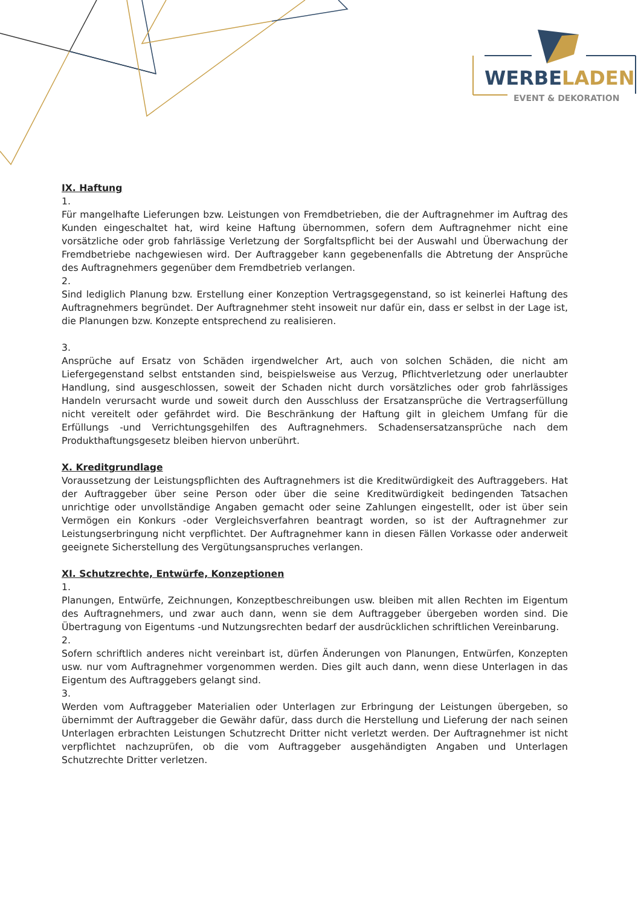WERBELADEN
EVENT & DEKORATION
IX. Haftung
1.
Für mangelhafte Lieferungen bzw. Leistungen von Fremdbetrieben, die der Auftragnehmer im Auftrag des Kunden eingeschaltet hat, wird keine Haftung übernommen, sofern dem Auftragnehmer nicht eine vorsätzliche oder grob fahrlässige Verletzung der Sorgfaltspflicht bei der Auswahl und Überwachung der Fremdbetriebe nachgewiesen wird. Der Auftraggeber kann gegebenenfalls die Abtretung der Ansprüche des Auftragnehmers gegenüber dem Fremdbetrieb verlangen.
2.
Sind lediglich Planung bzw. Erstellung einer Konzeption Vertragsgegenstand, so ist keinerlei Haftung des Auftragnehmers begründet. Der Auftragnehmer steht insoweit nur dafür ein, dass er selbst in der Lage ist, die Planungen bzw. Konzepte entsprechend zu realisieren.
3.
Ansprüche auf Ersatz von Schäden irgendwelcher Art, auch von solchen Schäden, die nicht am Liefergegenstand selbst entstanden sind, beispielsweise aus Verzug, Pflichtverletzung oder unerlaubter Handlung, sind ausgeschlossen, soweit der Schaden nicht durch vorsätzliches oder grob fahrlässiges Handeln verursacht wurde und soweit durch den Ausschluss der Ersatzansprüche die Vertragserfüllung nicht vereitelt oder gefährdet wird. Die Beschränkung der Haftung gilt in gleichem Umfang für die Erfüllungs -und Verrichtungsgehilfen des Auftragnehmers. Schadensersatzansprüche nach dem Produkthaftungsgesetz bleiben hiervon unberührt.
X. Kreditgrundlage
Voraussetzung der Leistungspflichten des Auftragnehmers ist die Kreditwürdigkeit des Auftraggebers. Hat der Auftraggeber über seine Person oder über die seine Kreditwürdigkeit bedingenden Tatsachen unrichtige oder unvollständige Angaben gemacht oder seine Zahlungen eingestellt, oder ist über sein Vermögen ein Konkurs -oder Vergleichsverfahren beantragt worden, so ist der Auftragnehmer zur Leistungserbringung nicht verpflichtet. Der Auftragnehmer kann in diesen Fällen Vorkasse oder anderweit geeignete Sicherstellung des Vergütungsanspruches verlangen.
XI. Schutzrechte, Entwürfe, Konzeptionen
1.
Planungen, Entwürfe, Zeichnungen, Konzeptbeschreibungen usw. bleiben mit allen Rechten im Eigentum des Auftragnehmers, und zwar auch dann, wenn sie dem Auftraggeber übergeben worden sind. Die Übertragung von Eigentums -und Nutzungsrechten bedarf der ausdrücklichen schriftlichen Vereinbarung.
2.
Sofern schriftlich anderes nicht vereinbart ist, dürfen Änderungen von Planungen, Entwürfen, Konzepten usw. nur vom Auftragnehmer vorgenommen werden. Dies gilt auch dann, wenn diese Unterlagen in das Eigentum des Auftraggebers gelangt sind.
3.
Werden vom Auftraggeber Materialien oder Unterlagen zur Erbringung der Leistungen übergeben, so übernimmt der Auftraggeber die Gewähr dafür, dass durch die Herstellung und Lieferung der nach seinen Unterlagen erbrachten Leistungen Schutzrecht Dritter nicht verletzt werden. Der Auftragnehmer ist nicht verpflichtet nachzuprüfen, ob die vom Auftraggeber ausgehändigten Angaben und Unterlagen Schutzrechte Dritter verletzen.